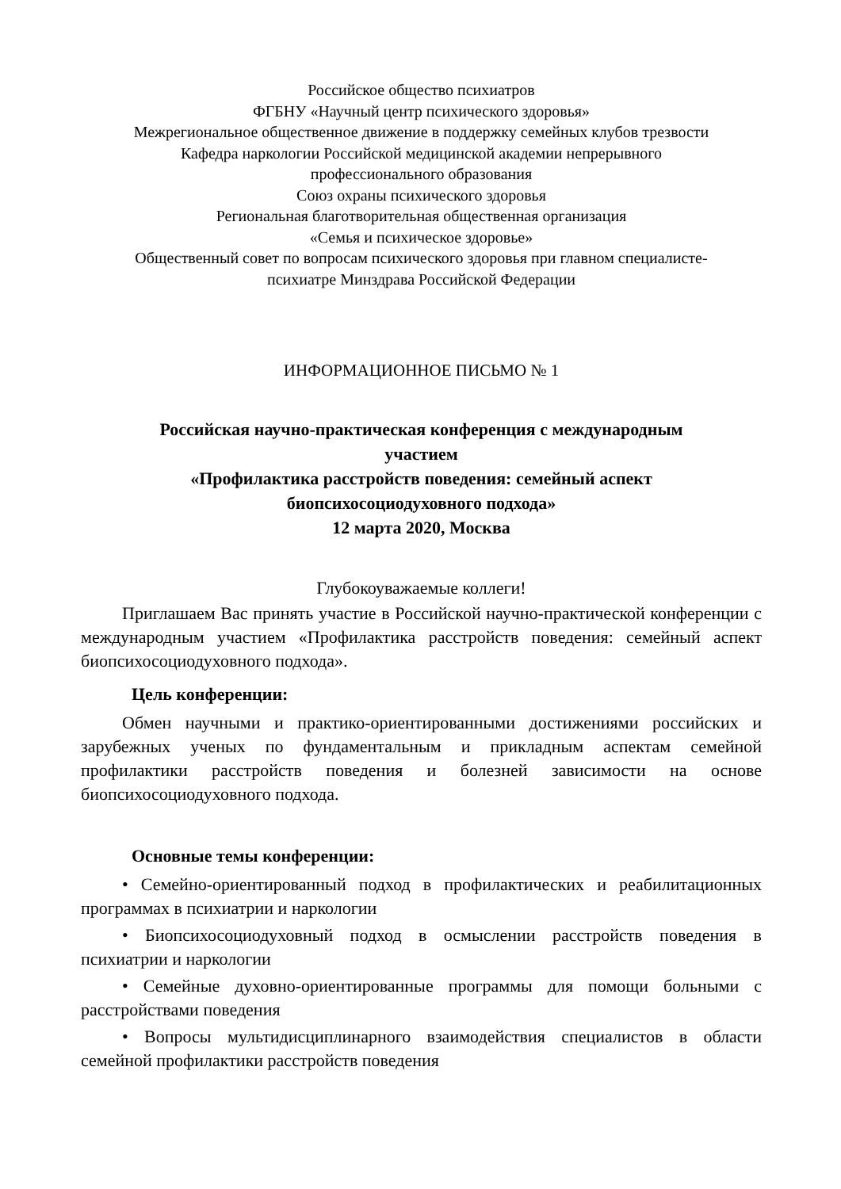Российское общество психиатров
ФГБНУ «Научный центр психического здоровья»
Межрегиональное общественное движение в поддержку семейных клубов трезвости
Кафедра наркологии Российской медицинской академии непрерывного
профессионального образования
Союз охраны психического здоровья
Региональная благотворительная общественная организация
«Семья и психическое здоровье»
Общественный совет по вопросам психического здоровья при главном специалисте-
психиатре Минздрава Российской Федерации
ИНФОРМАЦИОННОЕ ПИСЬМО № 1
Российская научно-практическая конференция с международным
участием
«Профилактика расстройств поведения: семейный аспект
биопсихосоциодуховного подхода»
12 марта 2020, Москва
Глубокоуважаемые коллеги!
Приглашаем Вас принять участие в Российской научно-практической конференции с международным участием «Профилактика расстройств поведения: семейный аспект биопсихосоциодуховного подхода».
Цель конференции:
Обмен научными и практико-ориентированными достижениями российских и зарубежных ученых по фундаментальным и прикладным аспектам семейной профилактики расстройств поведения и болезней зависимости на основе биопсихосоциодуховного подхода.
Основные темы конференции:
• Семейно-ориентированный подход в профилактических и реабилитационных программах в психиатрии и наркологии
• Биопсихосоциодуховный подход в осмыслении расстройств поведения в психиатрии и наркологии
• Семейные духовно-ориентированные программы для помощи больными с расстройствами поведения
• Вопросы мультидисциплинарного взаимодействия специалистов в области семейной профилактики расстройств поведения